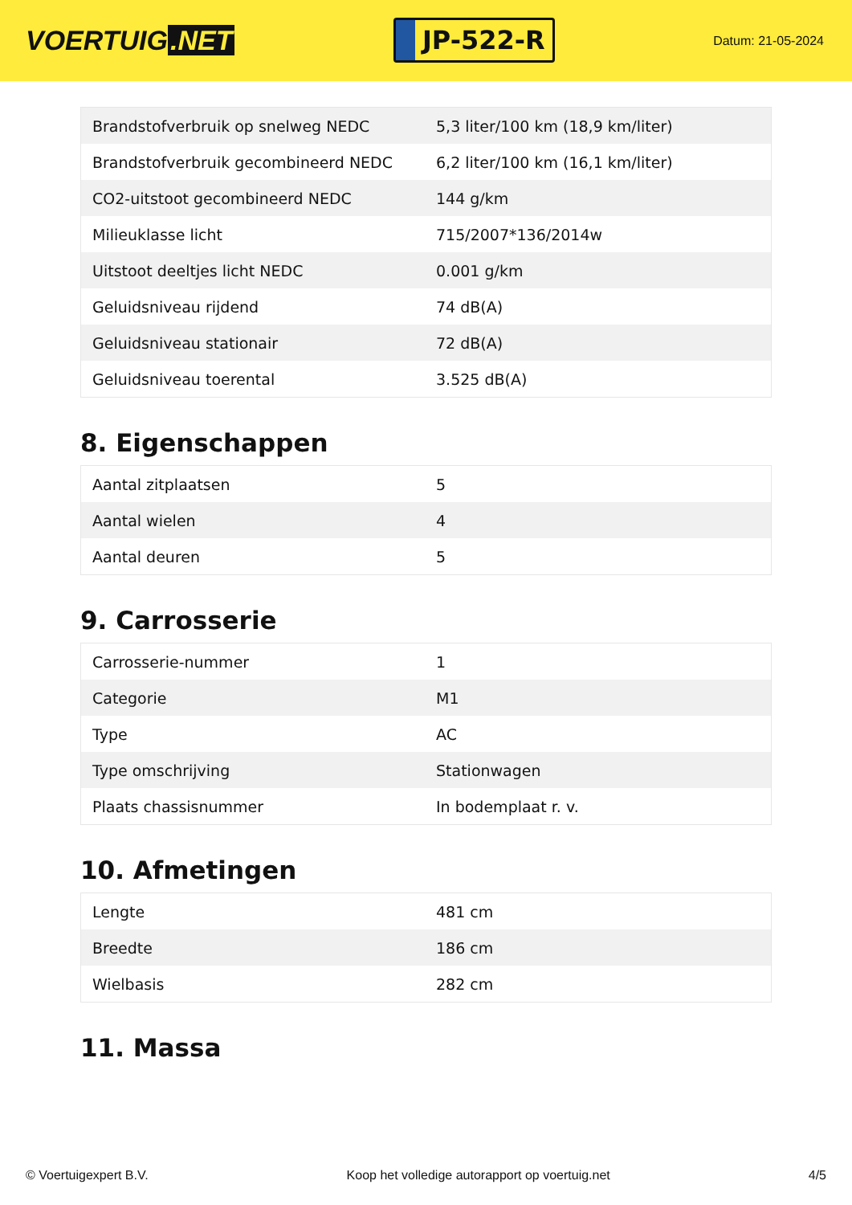VOERTUIG.NET
JP-522-R
Datum: 21-05-2024
| Brandstofverbruik op snelweg NEDC | 5,3 liter/100 km (18,9 km/liter) |
| Brandstofverbruik gecombineerd NEDC | 6,2 liter/100 km (16,1 km/liter) |
| CO2-uitstoot gecombineerd NEDC | 144 g/km |
| Milieuklasse licht | 715/2007*136/2014w |
| Uitstoot deeltjes licht NEDC | 0.001 g/km |
| Geluidsniveau rijdend | 74 dB(A) |
| Geluidsniveau stationair | 72 dB(A) |
| Geluidsniveau toerental | 3.525 dB(A) |
8. Eigenschappen
| Aantal zitplaatsen | 5 |
| Aantal wielen | 4 |
| Aantal deuren | 5 |
9. Carrosserie
| Carrosserie-nummer | 1 |
| Categorie | M1 |
| Type | AC |
| Type omschrijving | Stationwagen |
| Plaats chassisnummer | In bodemplaat r. v. |
10. Afmetingen
| Lengte | 481 cm |
| Breedte | 186 cm |
| Wielbasis | 282 cm |
11. Massa
© Voertuigexpert B.V. Koop het volledige autorapport op voertuig.net 4/5